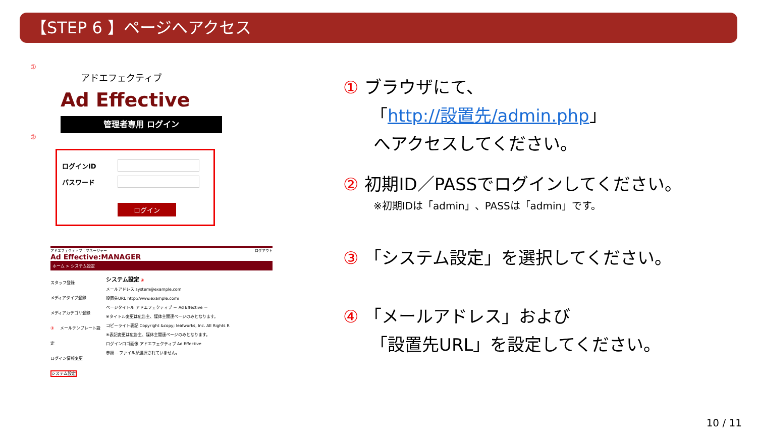【STEP 6 】ページへアクセス
①
アドエフェクティブ
Ad Effective
管理者専用 ログイン
②
ログインID
パスワード
ログイン
アドエフェクティブ：マネージャー ログアウト
Ad Effective:MANAGER
ホーム > システム設定
スタッフ登録
メディアタイプ登録
メディアカテゴリ登録
③ メールテンプレート設定
ログイン情報変更
システム設定
システム設定 ④
メールアドレス system@example.com
設置先URL http://www.example.com/
ページタイトル アドエフェクティブ － Ad Effective －
※タイトル変更は広告主、媒体主関連ページのみとなります。
コピーライト表記 Copyright &copy; leafworks, Inc. All Rights R
※表記変更は広告主、媒体主関連ページのみとなります。
ログインロゴ画像 アドエフェクティブ Ad Effective
参照... ファイルが選択されていません。
① ブラウザにて、
「http://設置先/admin.php」
へアクセスしてください。
② 初期ID／PASSでログインしてください。
※初期IDは「admin」、PASSは「admin」です。
③ 「システム設定」を選択してください。
④ 「メールアドレス」および
「設置先URL」を設定してください。
10 / 11